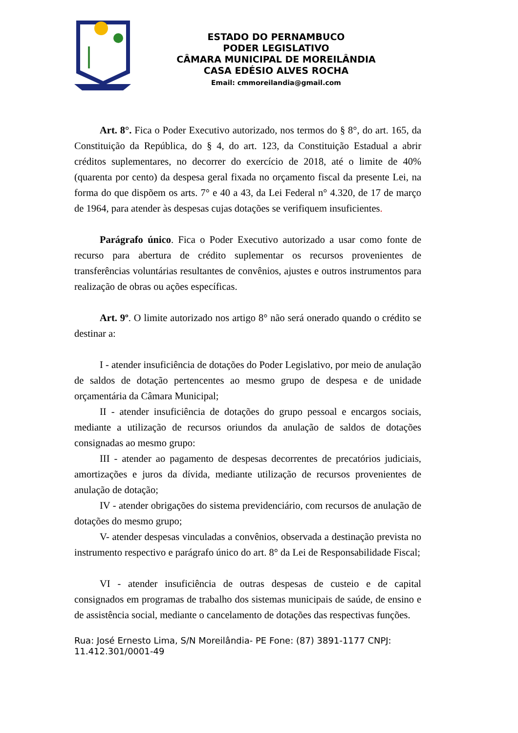ESTADO DO PERNAMBUCO
PODER LEGISLATIVO
CÂMARA MUNICIPAL DE MOREILÂNDIA
CASA EDÉSIO ALVES ROCHA
Email: cmmoreilandia@gmail.com
Art. 8°. Fica o Poder Executivo autorizado, nos termos do § 8°, do art. 165, da Constituição da República, do § 4, do art. 123, da Constituição Estadual a abrir créditos suplementares, no decorrer do exercício de 2018, até o limite de 40% (quarenta por cento) da despesa geral fixada no orçamento fiscal da presente Lei, na forma do que dispõem os arts. 7° e 40 a 43, da Lei Federal n° 4.320, de 17 de março de 1964, para atender às despesas cujas dotações se verifiquem insuficientes.
Parágrafo único. Fica o Poder Executivo autorizado a usar como fonte de recurso para abertura de crédito suplementar os recursos provenientes de transferências voluntárias resultantes de convênios, ajustes e outros instrumentos para realização de obras ou ações específicas.
Art. 9º. O limite autorizado nos artigo 8° não será onerado quando o crédito se destinar a:
I - atender insuficiência de dotações do Poder Legislativo, por meio de anulação de saldos de dotação pertencentes ao mesmo grupo de despesa e de unidade orçamentária da Câmara Municipal;
II - atender insuficiência de dotações do grupo pessoal e encargos sociais, mediante a utilização de recursos oriundos da anulação de saldos de dotações consignadas ao mesmo grupo:
III - atender ao pagamento de despesas decorrentes de precatórios judiciais, amortizações e juros da dívida, mediante utilização de recursos provenientes de anulação de dotação;
IV - atender obrigações do sistema previdenciário, com recursos de anulação de dotações do mesmo grupo;
V- atender despesas vinculadas a convênios, observada a destinação prevista no instrumento respectivo e parágrafo único do art. 8° da Lei de Responsabilidade Fiscal;
VI - atender insuficiência de outras despesas de custeio e de capital consignados em programas de trabalho dos sistemas municipais de saúde, de ensino e de assistência social, mediante o cancelamento de dotações das respectivas funções.
Rua: José Ernesto Lima, S/N Moreilândia- PE Fone: (87) 3891-1177 CNPJ: 11.412.301/0001-49